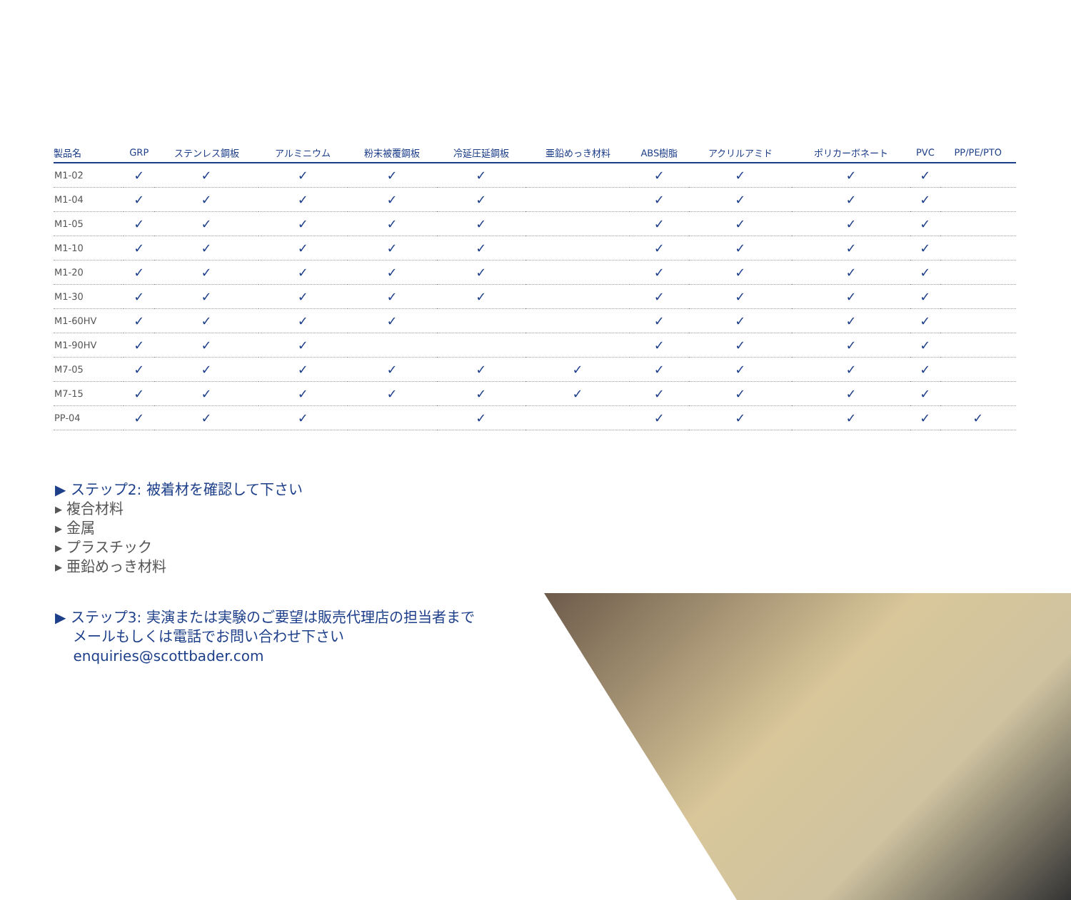| 製品名 | GRP | ステンレス鋼板 | アルミニウム | 粉末被覆鋼板 | 冷延圧延鋼板 | 亜鉛めっき材料 | ABS樹脂 | アクリルアミド | ポリカーボネート | PVC | PP/PE/PTO |
| --- | --- | --- | --- | --- | --- | --- | --- | --- | --- | --- | --- |
| M1-02 | ✓ | ✓ | ✓ | ✓ | ✓ | | ✓ | ✓ | ✓ | ✓ | |
| M1-04 | ✓ | ✓ | ✓ | ✓ | ✓ | | ✓ | ✓ | ✓ | ✓ | |
| M1-05 | ✓ | ✓ | ✓ | ✓ | ✓ | | ✓ | ✓ | ✓ | ✓ | |
| M1-10 | ✓ | ✓ | ✓ | ✓ | ✓ | | ✓ | ✓ | ✓ | ✓ | |
| M1-20 | ✓ | ✓ | ✓ | ✓ | ✓ | | ✓ | ✓ | ✓ | ✓ | |
| M1-30 | ✓ | ✓ | ✓ | ✓ | ✓ | | ✓ | ✓ | ✓ | ✓ | |
| M1-60HV | ✓ | ✓ | ✓ | ✓ | | | ✓ | ✓ | ✓ | ✓ | |
| M1-90HV | ✓ | ✓ | ✓ | | | | ✓ | ✓ | ✓ | ✓ | |
| M7-05 | ✓ | ✓ | ✓ | ✓ | ✓ | ✓ | ✓ | ✓ | ✓ | ✓ | |
| M7-15 | ✓ | ✓ | ✓ | ✓ | ✓ | ✓ | ✓ | ✓ | ✓ | ✓ | |
| PP-04 | ✓ | ✓ | ✓ | | ✓ | | ✓ | ✓ | ✓ | ✓ | ✓ |
▶ ステップ2: 被着材を確認して下さい
▸ 複合材料
▸ 金属
▸ プラスチック
▸ 亜鉛めっき材料
▶ ステップ3: 実演または実験のご要望は販売代理店の担当者まで
メールもしくは電話でお問い合わせ下さい
enquiries@scottbader.com